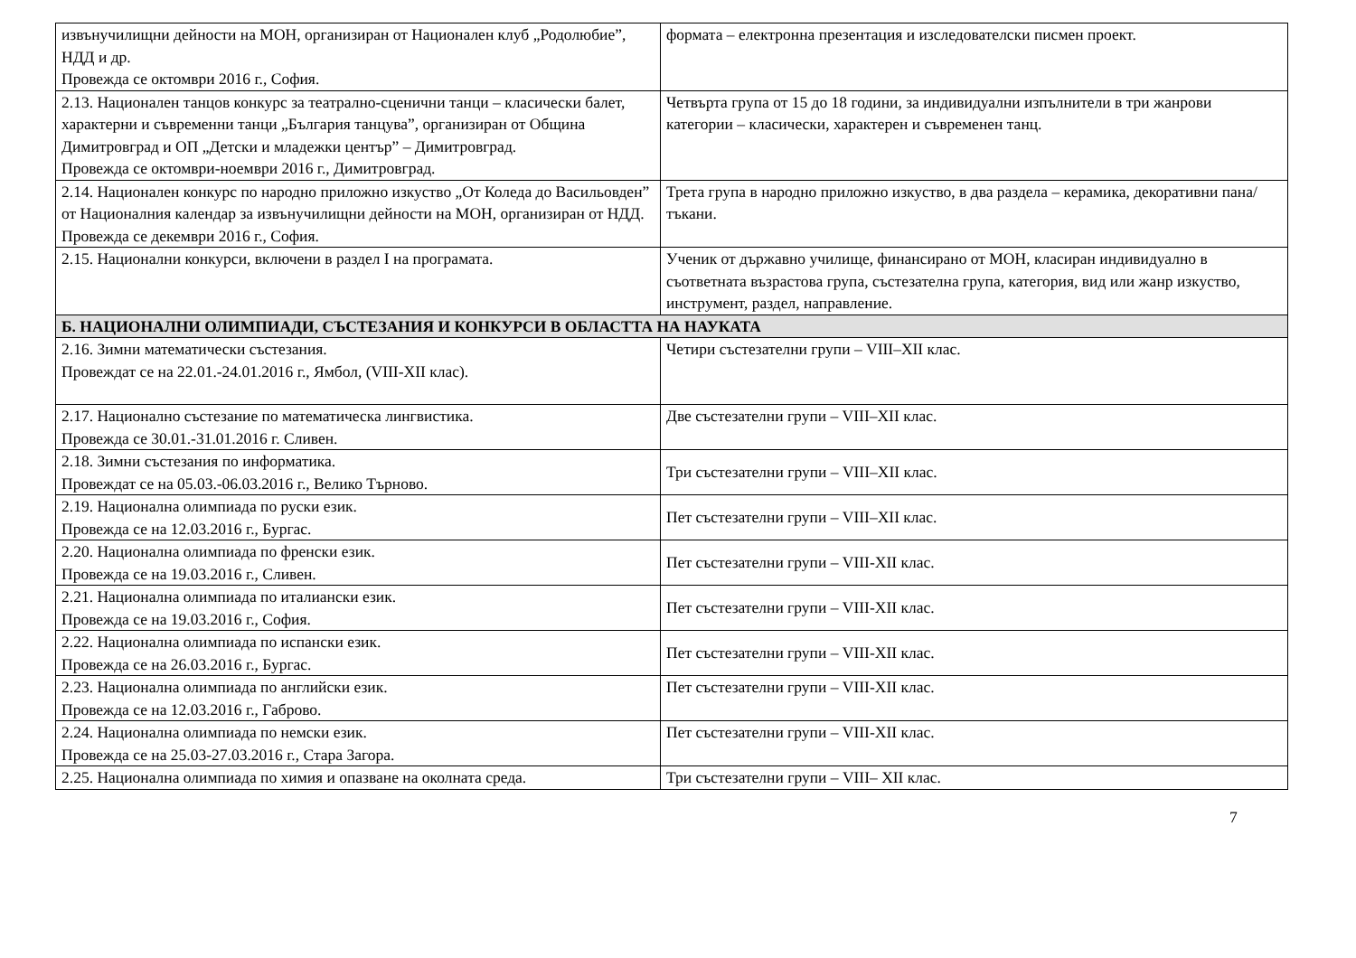| извънучилищни дейности на МОН, организиран от Национален клуб „Родолюбие”, НДД и др. Провежда се октомври 2016 г., София. | формата – електронна презентация и изследователски писмен проект. |
| 2.13. Национален танцов конкурс за театрално-сценични танци – класически балет, характерни и съвременни танци „България танцува”, организиран от Община Димитровград и ОП „Детски и младежки център” – Димитровград. Провежда се октомври-ноември 2016 г., Димитровград. | Четвърта група от 15 до 18 години, за индивидуални изпълнители в три жанрови категории – класически, характерен и съвременен танц. |
| 2.14. Национален конкурс по народно приложно изкуство „От Коледа до Васильовден” от Националния календар за извънучилищни дейности на МОН, организиран от НДД. Провежда се декември 2016 г., София. | Трета група в народно приложно изкуство, в два раздела – керамика, декоративни пана/тъкани. |
| 2.15. Национални конкурси, включени в раздел I на програмата. | Ученик от държавно училище, финансирано от МОН, класиран индивидуално в съответната възрастова група, състезателна група, категория, вид или жанр изкуство, инструмент, раздел, направление. |
| Б. НАЦИОНАЛНИ ОЛИМПИАДИ, СЪСТЕЗАНИЯ И КОНКУРСИ В ОБЛАСТТА НА НАУКАТА | |
| 2.16. Зимни математически състезания. Провеждат се на 22.01.-24.01.2016 г., Ямбол, (VIII-XII клас). | Четири състезателни групи – VIII–XII клас. |
| 2.17. Национално състезание по математическа лингвистика. Провежда се 30.01.-31.01.2016 г. Сливен. | Две състезателни групи – VIII–XII клас. |
| 2.18. Зимни състезания по информатика. Провеждат се на 05.03.-06.03.2016 г., Велико Търново. | Три състезателни групи – VIII–XII клас. |
| 2.19. Национална олимпиада по руски език. Провежда се на 12.03.2016 г., Бургас. | Пет състезателни групи – VIII–XII клас. |
| 2.20. Национална олимпиада по френски език. Провежда се на 19.03.2016 г., Сливен. | Пет състезателни групи – VIII-XII клас. |
| 2.21. Национална олимпиада по италиански език. Провежда се на 19.03.2016 г., София. | Пет състезателни групи – VIII-XII клас. |
| 2.22. Национална олимпиада по испански език. Провежда се на 26.03.2016 г., Бургас. | Пет състезателни групи – VIII-XII клас. |
| 2.23. Национална олимпиада по английски език. Провежда се на 12.03.2016 г., Габрово. | Пет състезателни групи – VIII-XII клас. |
| 2.24. Национална олимпиада по немски език. Провежда се на 25.03-27.03.2016 г., Стара Загора. | Пет състезателни групи – VIII-XII клас. |
| 2.25. Национална олимпиада по химия и опазване на околната среда. | Три състезателни групи – VIII– XII клас. |
7